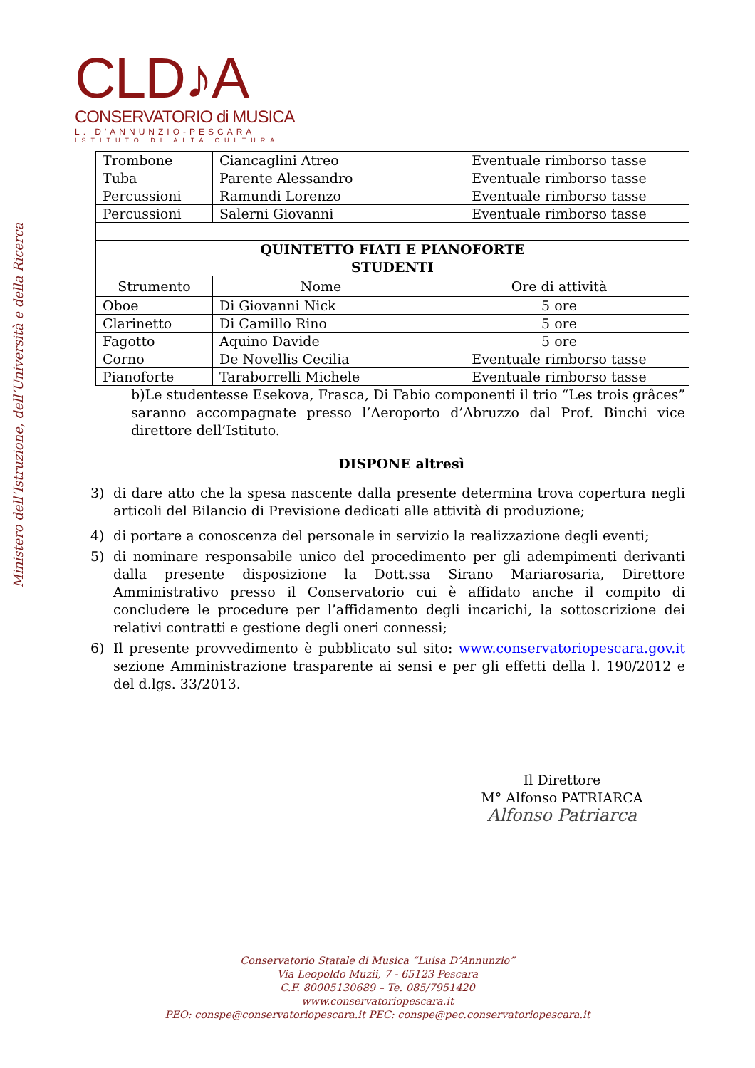Ministero dell’Istruzione, dell’Università e della Ricerca
CLD♪A
CONSERVATORIO di MUSICA
L. D'ANNUNZIO-PESCARA
ISTITUTO DI ALTA CULTURA
| Trombone | Ciancaglini Atreo | Eventuale rimborso tasse |
| Tuba | Parente Alessandro | Eventuale rimborso tasse |
| Percussioni | Ramundi Lorenzo | Eventuale rimborso tasse |
| Percussioni | Salerni Giovanni | Eventuale rimborso tasse |
| QUINTETTO FIATI E PIANOFORTE | | |
| STUDENTI | | |
| Strumento | Nome | Ore di attività |
| Oboe | Di Giovanni Nick | 5 ore |
| Clarinetto | Di Camillo Rino | 5 ore |
| Fagotto | Aquino Davide | 5 ore |
| Corno | De Novellis Cecilia | Eventuale rimborso tasse |
| Pianoforte | Taraborrelli Michele | Eventuale rimborso tasse |
b)Le studentesse Esekova, Frasca, Di Fabio componenti il trio “Les trois grâces” saranno accompagnate presso l’Aeroporto d’Abruzzo dal Prof. Binchi vice direttore dell’Istituto.
DISPONE altresì
3) di dare atto che la spesa nascente dalla presente determina trova copertura negli articoli del Bilancio di Previsione dedicati alle attività di produzione;
4) di portare a conoscenza del personale in servizio la realizzazione degli eventi;
5) di nominare responsabile unico del procedimento per gli adempimenti derivanti dalla presente disposizione la Dott.ssa Sirano Mariarosaria, Direttore Amministrativo presso il Conservatorio cui è affidato anche il compito di concludere le procedure per l’affidamento degli incarichi, la sottoscrizione dei relativi contratti e gestione degli oneri connessi;
6) Il presente provvedimento è pubblicato sul sito: www.conservatoriopescara.gov.it sezione Amministrazione trasparente ai sensi e per gli effetti della l. 190/2012 e del d.lgs. 33/2013.
Il Direttore
M° Alfonso PATRIARCA
Alfonso Patriarca
Conservatorio Statale di Musica “Luisa D’Annunzio”
Via Leopoldo Muzii, 7 - 65123 Pescara
C.F. 80005130689 – Te. 085/7951420
www.conservatoriopescara.it
PEO: conspe@conservatoriopescara.it PEC: conspe@pec.conservatoriopescara.it